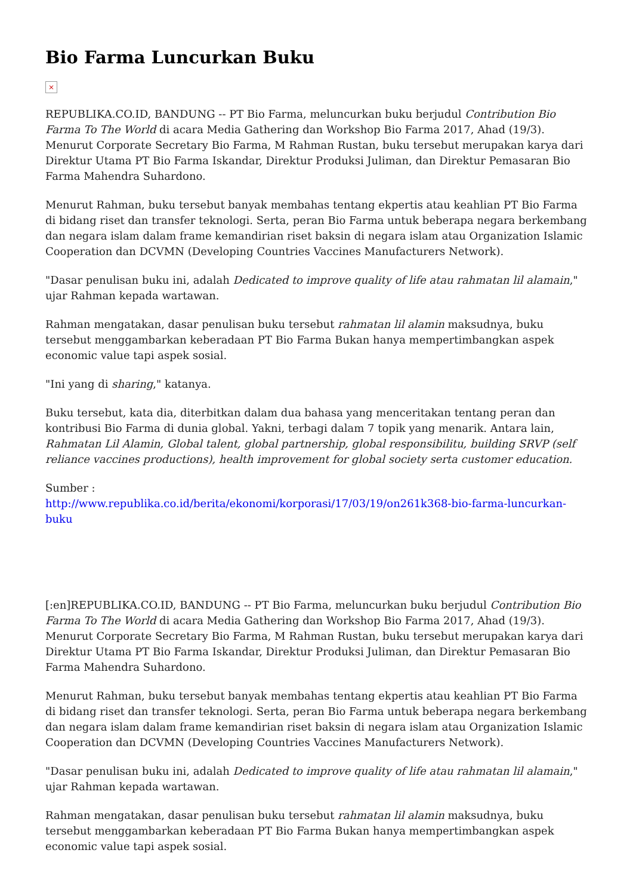Bio Farma Luncurkan Buku
×
REPUBLIKA.CO.ID, BANDUNG -- PT Bio Farma, meluncurkan buku berjudul Contribution Bio Farma To The World di acara Media Gathering dan Workshop Bio Farma 2017, Ahad (19/3). Menurut Corporate Secretary Bio Farma, M Rahman Rustan, buku tersebut merupakan karya dari Direktur Utama PT Bio Farma Iskandar, Direktur Produksi Juliman, dan Direktur Pemasaran Bio Farma Mahendra Suhardono.
Menurut Rahman, buku tersebut banyak membahas tentang ekpertis atau keahlian PT Bio Farma di bidang riset dan transfer teknologi. Serta, peran Bio Farma untuk beberapa negara berkembang dan negara islam dalam frame kemandirian riset baksin di negara islam atau Organization Islamic Cooperation dan DCVMN (Developing Countries Vaccines Manufacturers Network).
"Dasar penulisan buku ini, adalah Dedicated to improve quality of life atau rahmatan lil alamain," ujar Rahman kepada wartawan.
Rahman mengatakan, dasar penulisan buku tersebut rahmatan lil alamin maksudnya, buku tersebut menggambarkan keberadaan PT Bio Farma Bukan hanya mempertimbangkan aspek economic value tapi aspek sosial.
"Ini yang di sharing," katanya.
Buku tersebut, kata dia, diterbitkan dalam dua bahasa yang menceritakan tentang peran dan kontribusi Bio Farma di dunia global. Yakni, terbagi dalam 7 topik yang menarik. Antara lain, Rahmatan Lil Alamin, Global talent, global partnership, global responsibilitu, building SRVP (self reliance vaccines productions), health improvement for global society serta customer education.
Sumber :
http://www.republika.co.id/berita/ekonomi/korporasi/17/03/19/on261k368-bio-farma-luncurkan-buku
[:en]REPUBLIKA.CO.ID, BANDUNG -- PT Bio Farma, meluncurkan buku berjudul Contribution Bio Farma To The World di acara Media Gathering dan Workshop Bio Farma 2017, Ahad (19/3). Menurut Corporate Secretary Bio Farma, M Rahman Rustan, buku tersebut merupakan karya dari Direktur Utama PT Bio Farma Iskandar, Direktur Produksi Juliman, dan Direktur Pemasaran Bio Farma Mahendra Suhardono.
Menurut Rahman, buku tersebut banyak membahas tentang ekpertis atau keahlian PT Bio Farma di bidang riset dan transfer teknologi. Serta, peran Bio Farma untuk beberapa negara berkembang dan negara islam dalam frame kemandirian riset baksin di negara islam atau Organization Islamic Cooperation dan DCVMN (Developing Countries Vaccines Manufacturers Network).
"Dasar penulisan buku ini, adalah Dedicated to improve quality of life atau rahmatan lil alamain," ujar Rahman kepada wartawan.
Rahman mengatakan, dasar penulisan buku tersebut rahmatan lil alamin maksudnya, buku tersebut menggambarkan keberadaan PT Bio Farma Bukan hanya mempertimbangkan aspek economic value tapi aspek sosial.